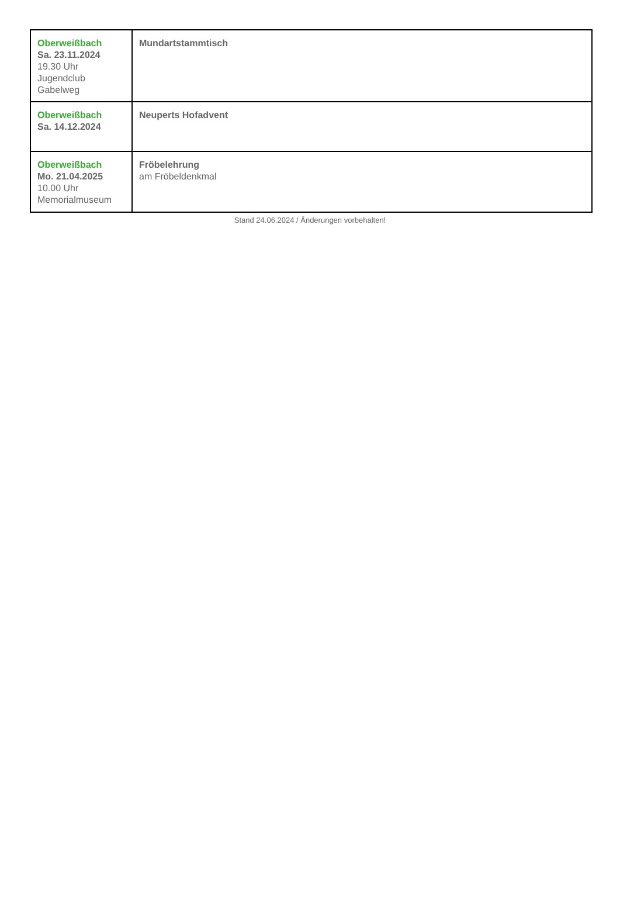| Oberweißbach Sa. 23.11.2024 19.30 Uhr Jugendclub Gabelweg | Mundartstammtisch |
| Oberweißbach Sa. 14.12.2024 | Neuperts Hofadvent |
| Oberweißbach Mo. 21.04.2025 10.00 Uhr Memorialmuseum | Fröbelehrung am Fröbeldenkmal |
Stand 24.06.2024 / Änderungen vorbehalten!